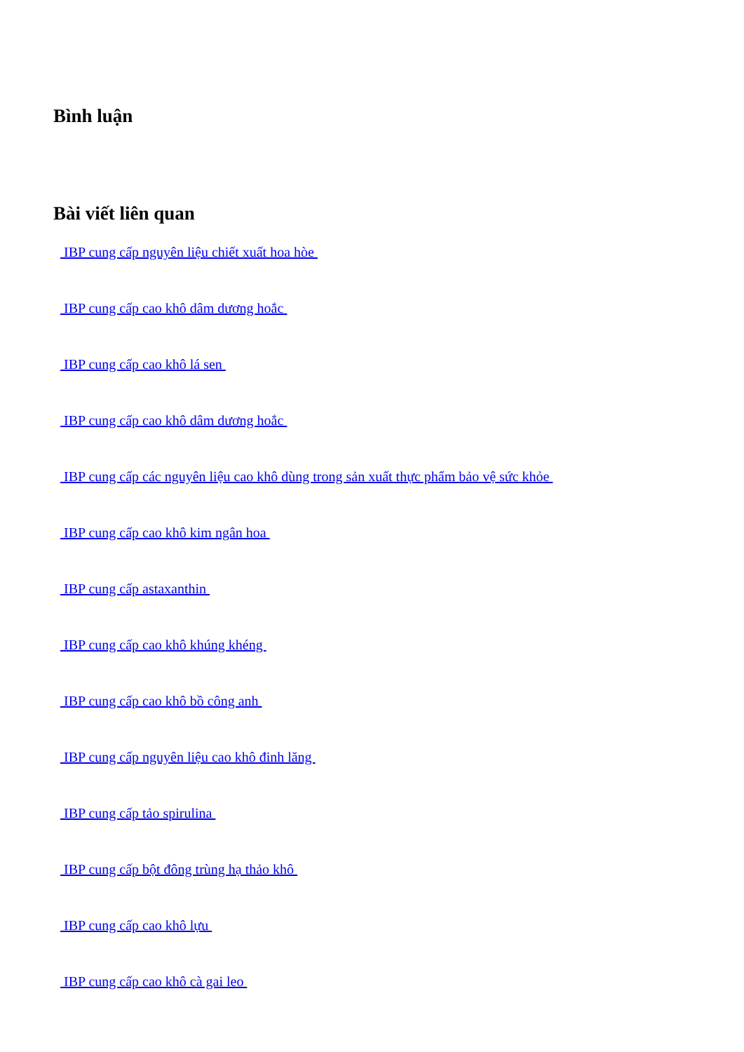Bình luận
Bài viết liên quan
IBP cung cấp nguyên liệu chiết xuất hoa hòe
IBP cung cấp cao khô dâm dương hoắc
IBP cung cấp cao khô lá sen
IBP cung cấp cao khô dâm dương hoắc
IBP cung cấp các nguyên liệu cao khô dùng trong sản xuất thực phẩm bảo vệ sức khỏe
IBP cung cấp cao khô kim ngân hoa
IBP cung cấp astaxanthin
IBP cung cấp cao khô khúng khéng
IBP cung cấp cao khô bồ công anh
IBP cung cấp nguyên liệu cao khô đinh lăng
IBP cung cấp tảo spirulina
IBP cung cấp bột đông trùng hạ thảo khô
IBP cung cấp cao khô lựu
IBP cung cấp cao khô cà gai leo